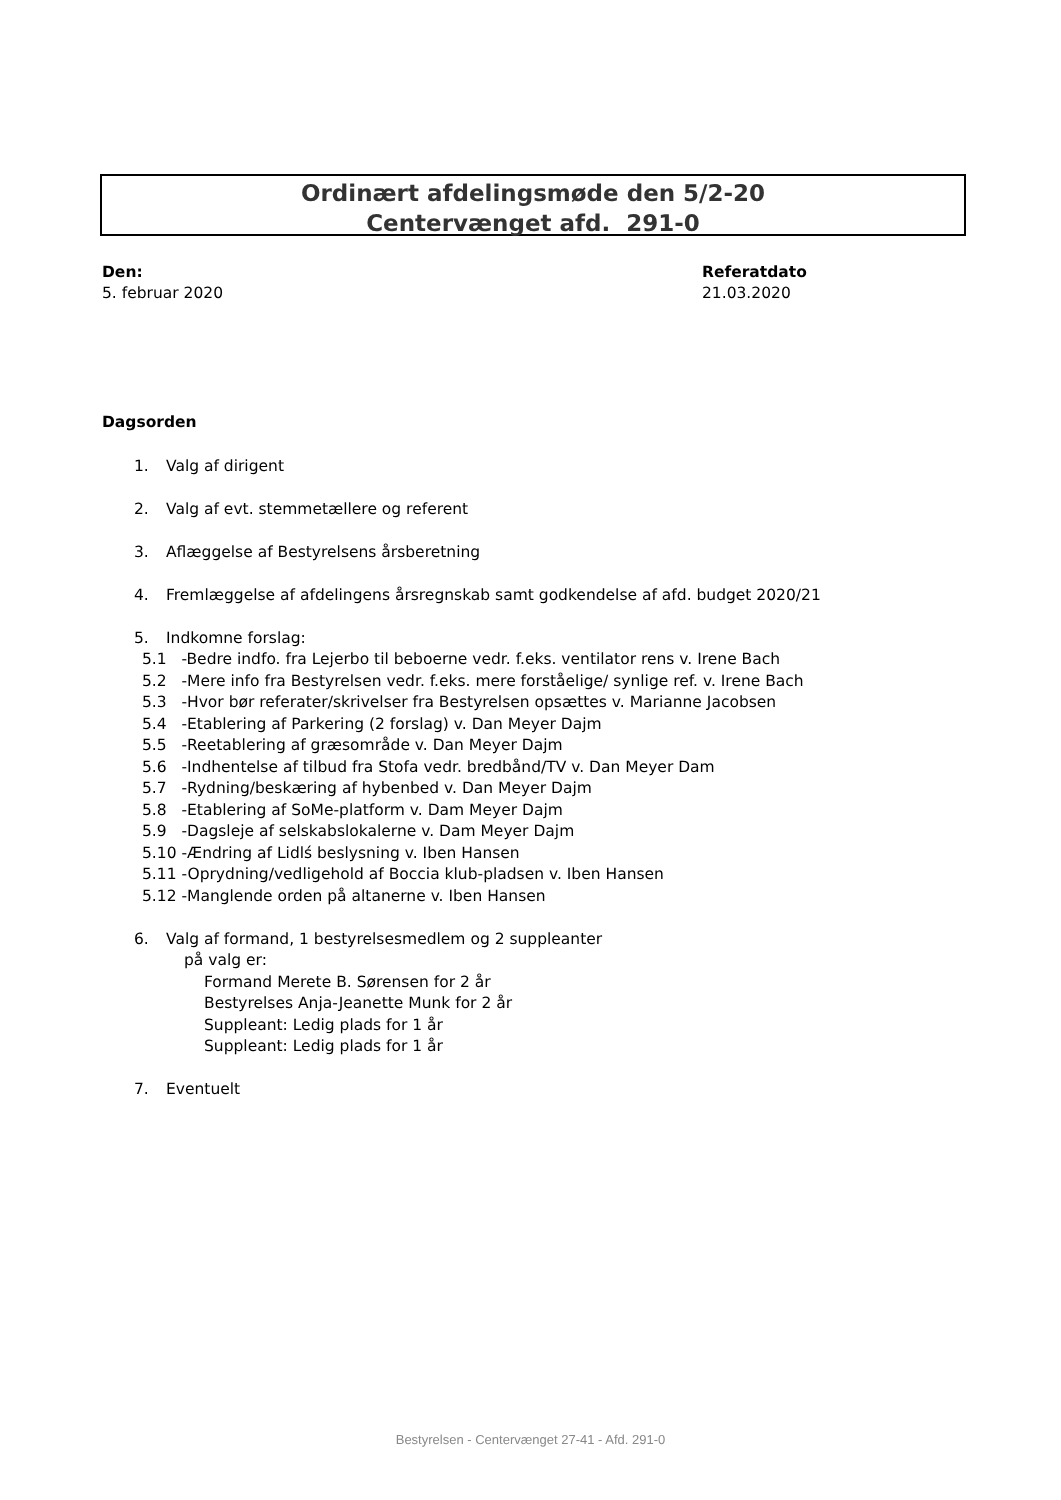Ordinært afdelingsmøde den 5/2-20
Centervænget afd. 291-0
Den:
5. februar 2020
Referatdato
21.03.2020
Dagsorden
1. Valg af dirigent
2. Valg af evt. stemmetællere og referent
3. Aflæggelse af Bestyrelsens årsberetning
4. Fremlæggelse af afdelingens årsregnskab samt godkendelse af afd. budget 2020/21
5. Indkomne forslag:
5.1 -Bedre indfo. fra Lejerbo til beboerne vedr. f.eks. ventilator rens v. Irene Bach
5.2 -Mere info fra Bestyrelsen vedr. f.eks. mere forståelige/ synlige ref. v. Irene Bach
5.3 -Hvor bør referater/skrivelser fra Bestyrelsen opsættes v. Marianne Jacobsen
5.4 -Etablering af Parkering (2 forslag) v. Dan Meyer Dajm
5.5 -Reetablering af græsområde v. Dan Meyer Dajm
5.6 -Indhentelse af tilbud fra Stofa vedr. bredbånd/TV v. Dan Meyer Dam
5.7 -Rydning/beskæring af hybenbed v. Dan Meyer Dajm
5.8 -Etablering af SoMe-platform v. Dam Meyer Dajm
5.9 -Dagsleje af selskabslokalerne v. Dam Meyer Dajm
5.10 -Ændring af Lidlś beslysning v. Iben Hansen
5.11 -Oprydning/vedligehold af Boccia klub-pladsen v. Iben Hansen
5.12 -Manglende orden på altanerne v. Iben Hansen
6. Valg af formand, 1 bestyrelsesmedlem og 2 suppleanter
på valg er:
Formand Merete B. Sørensen for 2 år
Bestyrelses Anja-Jeanette Munk for 2 år
Suppleant: Ledig plads for 1 år
Suppleant: Ledig plads for 1 år
7. Eventuelt
Bestyrelsen - Centervænget 27-41 - Afd. 291-0